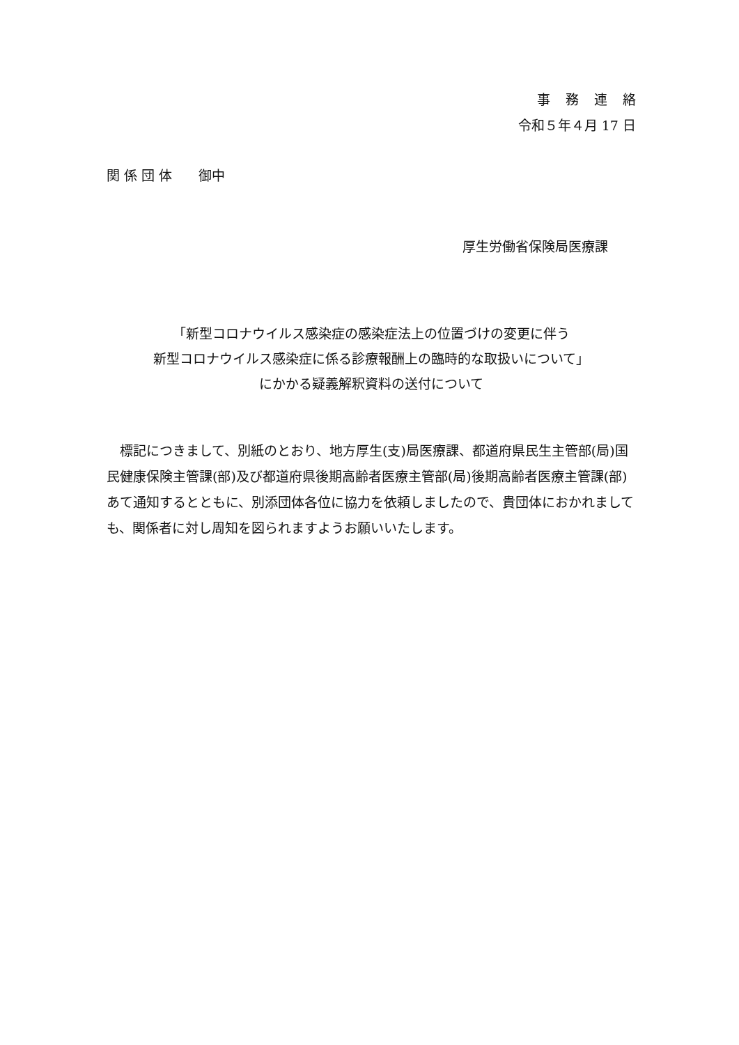事務連絡
令和５年４月 17 日
関 係 団 体　　御中
厚生労働省保険局医療課
「新型コロナウイルス感染症の感染症法上の位置づけの変更に伴う
新型コロナウイルス感染症に係る診療報酬上の臨時的な取扱いについて」
にかかる疑義解釈資料の送付について
　標記につきまして、別紙のとおり、地方厚生(支)局医療課、都道府県民生主管部(局)国民健康保険主管課(部)及び都道府県後期高齢者医療主管部(局)後期高齢者医療主管課(部)あて通知するとともに、別添団体各位に協力を依頼しましたので、貴団体におかれましても、関係者に対し周知を図られますようお願いいたします。